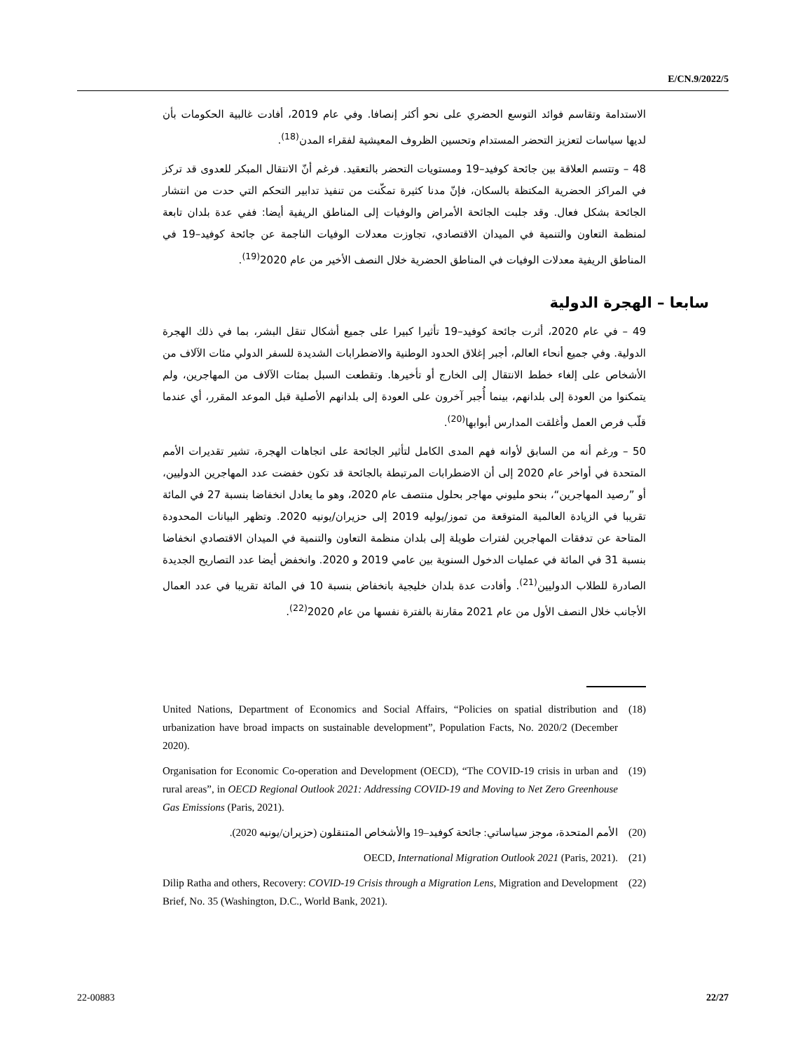E/CN.9/2022/5
الاستدامة وتقاسم فوائد التوسع الحضري على نحو أكثر إنصافا. وفي عام 2019، أفادت غالبية الحكومات بأن لديها سياسات لتعزيز التحضر المستدام وتحسين الظروف المعيشية لفقراء المدن<sup>(18)</sup>.
48 – وتتسم العلاقة بين جائحة كوفيد–19 ومستويات التحضر بالتعقيد. فرغم أنّ الانتقال المبكر للعدوى قد تركز في المراكز الحضرية المكتظة بالسكان، فإنّ مدنا كثيرة تمكّنت من تنفيذ تدابير التحكم التي حدت من انتشار الجائحة بشكل فعال. وقد جلبت الجائحة الأمراض والوفيات إلى المناطق الريفية أيضا: ففي عدة بلدان تابعة لمنظمة التعاون والتنمية في الميدان الاقتصادي، تجاوزت معدلات الوفيات الناجمة عن جائحة كوفيد–19 في المناطق الريفية معدلات الوفيات في المناطق الحضرية خلال النصف الأخير من عام 2020<sup>(19)</sup>.
سابعا – الهجرة الدولية
49 – في عام 2020، أثرت جائحة كوفيد–19 تأثيرا كبيرا على جميع أشكال تنقل البشر، بما في ذلك الهجرة الدولية. وفي جميع أنحاء العالم، أجبر إغلاق الحدود الوطنية والاضطرابات الشديدة للسفر الدولي مئات الآلاف من الأشخاص على إلغاء خطط الانتقال إلى الخارج أو تأخيرها. وتقطعت السبل بمئات الآلاف من المهاجرين، ولم يتمكنوا من العودة إلى بلدانهم، بينما أُجبر آخرون على العودة إلى بلدانهم الأصلية قبل الموعد المقرر، أي عندما قلّب فرص العمل وأغلقت المدارس أبوابها<sup>(20)</sup>.
50 – ورغم أنه من السابق لأوانه فهم المدى الكامل لتأثير الجائحة على اتجاهات الهجرة، تشير تقديرات الأمم المتحدة في أواخر عام 2020 إلى أن الاضطرابات المرتبطة بالجائحة قد تكون خفضت عدد المهاجرين الدوليين، أو ”رصيد المهاجرين“، بنحو مليوني مهاجر بحلول منتصف عام 2020، وهو ما يعادل انخفاضا بنسبة 27 في المائة تقريبا في الزيادة العالمية المتوقعة من تموز/يوليه 2019 إلى حزيران/يونيه 2020. وتظهر البيانات المحدودة المتاحة عن تدفقات المهاجرين لفترات طويلة إلى بلدان منظمة التعاون والتنمية في الميدان الاقتصادي انخفاضا بنسبة 31 في المائة في عمليات الدخول السنوية بين عامي 2019 و 2020. وانخفض أيضا عدد التصاريح الجديدة الصادرة للطلاب الدوليين<sup>(21)</sup>. وأفادت عدة بلدان خليجية بانخفاض بنسبة 10 في المائة تقريبا في عدد العمال الأجانب خلال النصف الأول من عام 2021 مقارنة بالفترة نفسها من عام 2020<sup>(22)</sup>.
(18) United Nations, Department of Economics and Social Affairs, “Policies on spatial distribution and urbanization have broad impacts on sustainable development”, Population Facts, No. 2020/2 (December 2020).
(19) Organisation for Economic Co-operation and Development (OECD), “The COVID-19 crisis in urban and rural areas”, in OECD Regional Outlook 2021: Addressing COVID-19 and Moving to Net Zero Greenhouse Gas Emissions (Paris, 2021).
(20) الأمم المتحدة، موجز سياساتي: جائحة كوفيد–19 والأشخاص المتنقلون (حزيران/يونيه 2020).
(21) OECD, International Migration Outlook 2021 (Paris, 2021).
(22) Dilip Ratha and others, Recovery: COVID-19 Crisis through a Migration Lens, Migration and Development Brief, No. 35 (Washington, D.C., World Bank, 2021).
22-00883 22/27